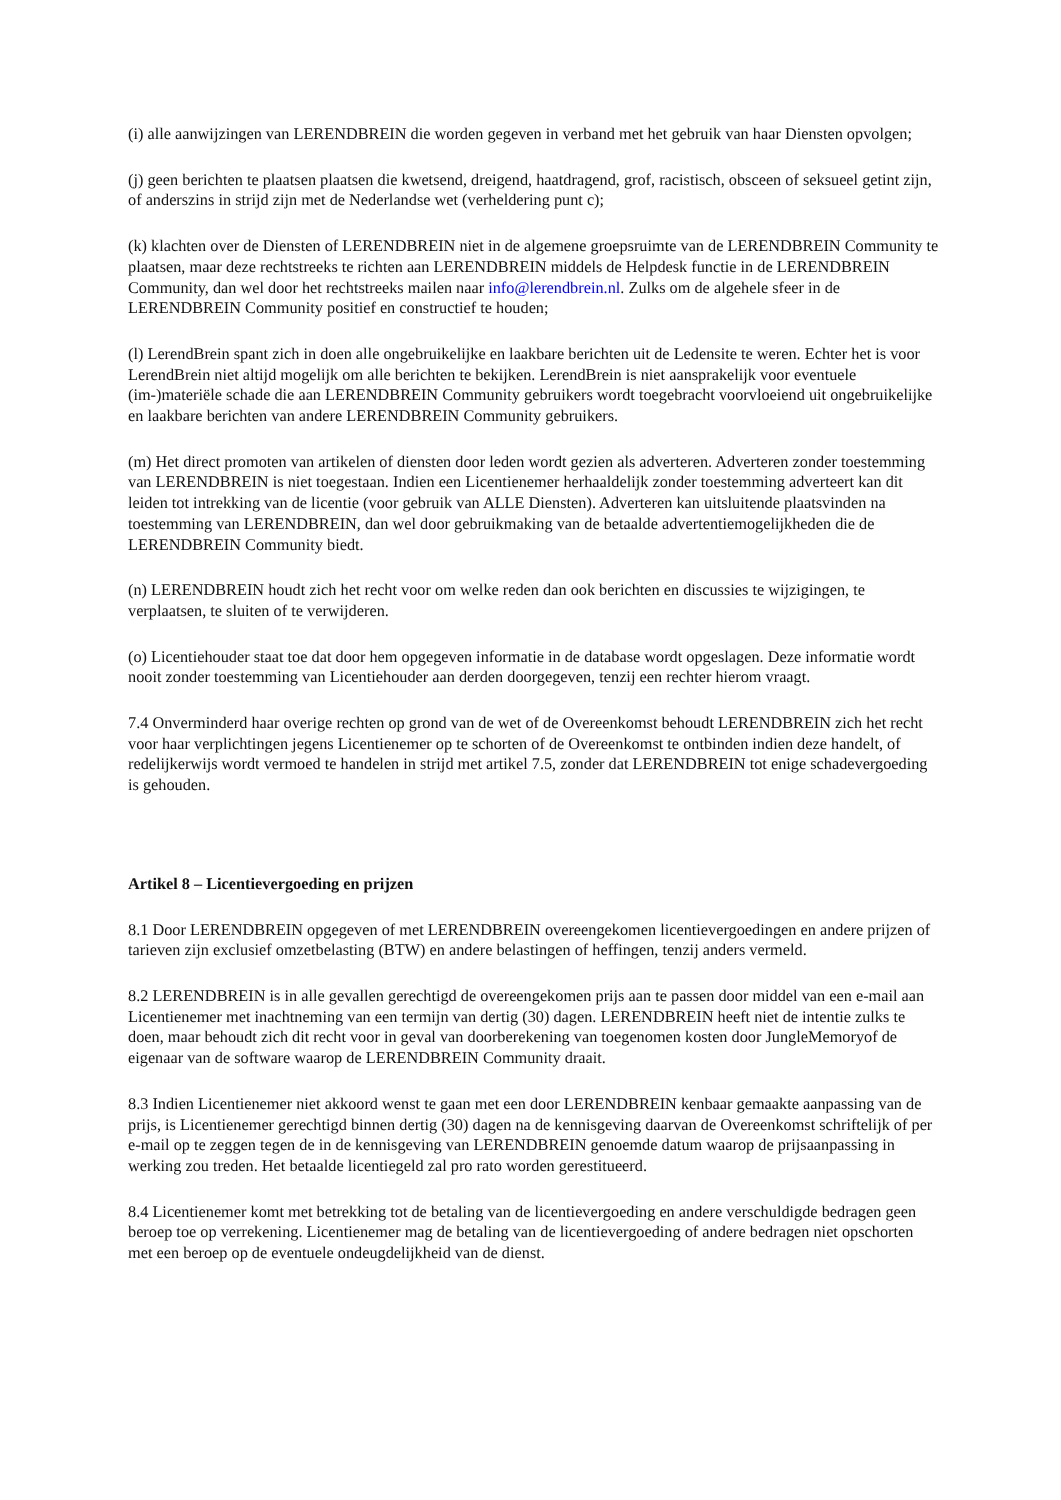(i) alle aanwijzingen van LERENDBREIN die worden gegeven in verband met het gebruik van haar Diensten opvolgen;
(j) geen berichten te plaatsen plaatsen die kwetsend, dreigend, haatdragend, grof, racistisch, obsceen of seksueel getint zijn, of anderszins in strijd zijn met de Nederlandse wet (verheldering punt c);
(k) klachten over de Diensten of LERENDBREIN niet in de algemene groepsruimte van de LERENDBREIN Community te plaatsen, maar deze rechtstreeks te richten aan LERENDBREIN middels de Helpdesk functie in de LERENDBREIN Community, dan wel door het rechtstreeks mailen naar info@lerendbrein.nl. Zulks om de algehele sfeer in de LERENDBREIN Community positief en constructief te houden;
(l) LerendBrein spant zich in doen alle ongebruikelijke en laakbare berichten uit de Ledensite te weren. Echter het is voor LerendBrein niet altijd mogelijk om alle berichten te bekijken. LerendBrein is niet aansprakelijk voor eventuele (im-)materiële schade die aan LERENDBREIN Community gebruikers wordt toegebracht voorvloeiend uit ongebruikelijke en laakbare berichten van andere LERENDBREIN Community gebruikers.
(m) Het direct promoten van artikelen of diensten door leden wordt gezien als adverteren. Adverteren zonder toestemming van LERENDBREIN is niet toegestaan. Indien een Licentienemer herhaaldelijk zonder toestemming adverteert kan dit leiden tot intrekking van de licentie (voor gebruik van ALLE Diensten). Adverteren kan uitsluitende plaatsvinden na toestemming van LERENDBREIN, dan wel door gebruikmaking van de betaalde advertentiemogelijkheden die de LERENDBREIN Community biedt.
(n) LERENDBREIN houdt zich het recht voor om welke reden dan ook berichten en discussies te wijzigingen, te verplaatsen, te sluiten of te verwijderen.
(o) Licentiehouder staat toe dat door hem opgegeven informatie in de database wordt opgeslagen. Deze informatie wordt nooit zonder toestemming van Licentiehouder aan derden doorgegeven, tenzij een rechter hierom vraagt.
7.4 Onverminderd haar overige rechten op grond van de wet of de Overeenkomst behoudt LERENDBREIN zich het recht voor haar verplichtingen jegens Licentienemer op te schorten of de Overeenkomst te ontbinden indien deze handelt, of redelijkerwijs wordt vermoed te handelen in strijd met artikel 7.5, zonder dat LERENDBREIN tot enige schadevergoeding is gehouden.
Artikel 8 – Licentievergoeding en prijzen
8.1 Door LERENDBREIN opgegeven of met LERENDBREIN overeengekomen licentievergoedingen en andere prijzen of tarieven zijn exclusief omzetbelasting (BTW) en andere belastingen of heffingen, tenzij anders vermeld.
8.2 LERENDBREIN is in alle gevallen gerechtigd de overeengekomen prijs aan te passen door middel van een e-mail aan Licentienemer met inachtneming van een termijn van dertig (30) dagen. LERENDBREIN heeft niet de intentie zulks te doen, maar behoudt zich dit recht voor in geval van doorberekening van toegenomen kosten door JungleMemoryof de eigenaar van de software waarop de LERENDBREIN Community draait.
8.3 Indien Licentienemer niet akkoord wenst te gaan met een door LERENDBREIN kenbaar gemaakte aanpassing van de prijs, is Licentienemer gerechtigd binnen dertig (30) dagen na de kennisgeving daarvan de Overeenkomst schriftelijk of per e-mail op te zeggen tegen de in de kennisgeving van LERENDBREIN genoemde datum waarop de prijsaanpassing in werking zou treden. Het betaalde licentiegeld zal pro rato worden gerestitueerd.
8.4 Licentienemer komt met betrekking tot de betaling van de licentievergoeding en andere verschuldigde bedragen geen beroep toe op verrekening. Licentienemer mag de betaling van de licentievergoeding of andere bedragen niet opschorten met een beroep op de eventuele ondeugdelijkheid van de dienst.